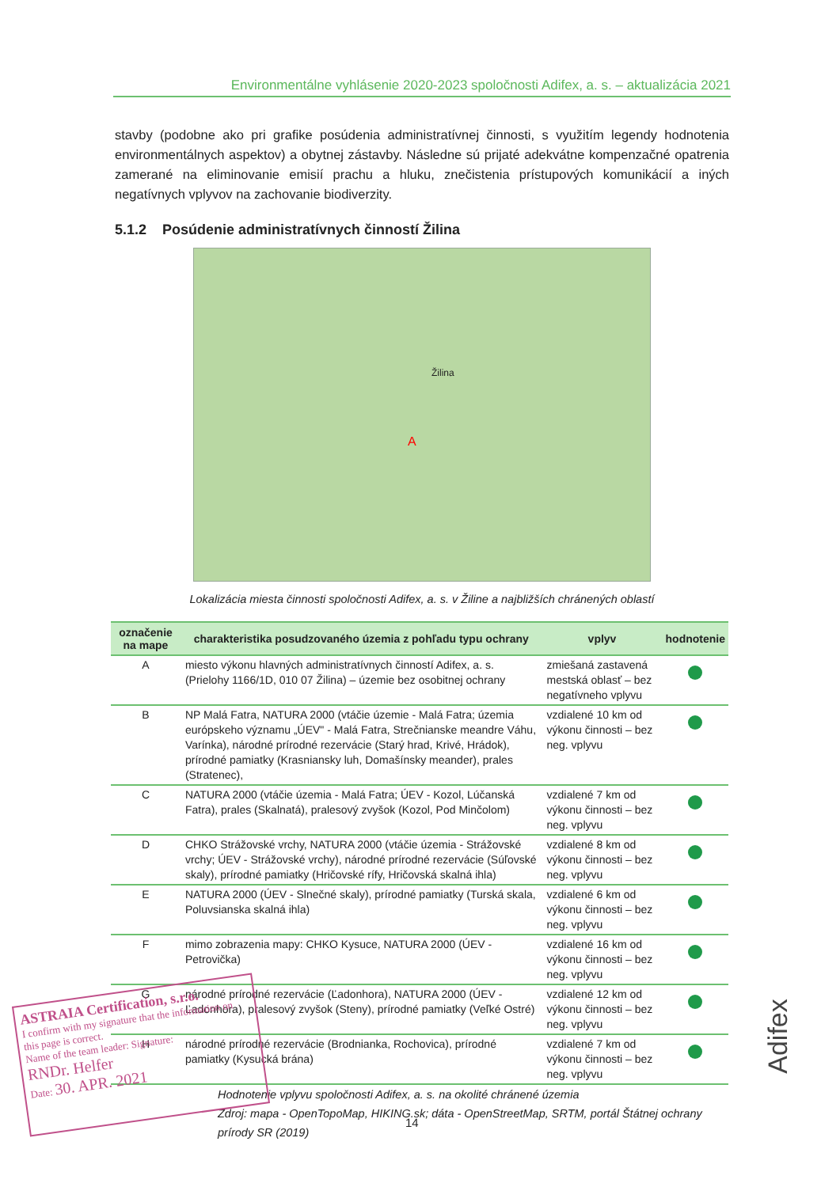Environmentálne vyhlásenie 2020-2023 spoločnosti Adifex, a. s. – aktualizácia 2021
stavby (podobne ako pri grafike posúdenia administratívnej činnosti, s využitím legendy hodnotenia environmentálnych aspektov) a obytnej zástavby. Následne sú prijaté adekvátne kompenzačné opatrenia zamerané na eliminovanie emisií prachu a hluku, znečistenia prístupových komunikácií a iných negatívnych vplyvov na zachovanie biodiverzity.
5.1.2 Posúdenie administratívnych činností Žilina
Žilina
A
Lokalizácia miesta činnosti spoločnosti Adifex, a. s. v Žiline a najbližších chránených oblastí
| označenie na mape | charakteristika posudzovaného územia z pohľadu typu ochrany | vplyv | hodnotenie |
| --- | --- | --- | --- |
| A | miesto výkonu hlavných administratívnych činností Adifex, a. s. (Prielohy 1166/1D, 010 07 Žilina) – územie bez osobitnej ochrany | zmiešaná zastavená mestská oblasť – bez negatívneho vplyvu | |
| B | NP Malá Fatra, NATURA 2000 (vtáčie územie - Malá Fatra; územia európskeho významu „ÚEV" - Malá Fatra, Strečnianske meandre Váhu, Varínka), národné prírodné rezervácie (Starý hrad, Krivé, Hrádok), prírodné pamiatky (Krasniansky luh, Domašínsky meander), prales (Stratenec), | vzdialené 10 km od výkonu činnosti – bez neg. vplyvu | |
| C | NATURA 2000 (vtáčie územia - Malá Fatra; ÚEV - Kozol, Lúčanská Fatra), prales (Skalnatá), pralesový zvyšok (Kozol, Pod Minčolom) | vzdialené 7 km od výkonu činnosti – bez neg. vplyvu | |
| D | CHKO Strážovské vrchy, NATURA 2000 (vtáčie územia - Strážovské vrchy; ÚEV - Strážovské vrchy), národné prírodné rezervácie (Súľovské skaly), prírodné pamiatky (Hričovské rífy, Hričovská skalná ihla) | vzdialené 8 km od výkonu činnosti – bez neg. vplyvu | |
| E | NATURA 2000 (ÚEV - Slnečné skaly), prírodné pamiatky (Turská skala, Poluvsianska skalná ihla) | vzdialené 6 km od výkonu činnosti – bez neg. vplyvu | |
| F | mimo zobrazenia mapy: CHKO Kysuce, NATURA 2000 (ÚEV - Petrovička) | vzdialené 16 km od výkonu činnosti – bez neg. vplyvu | |
| G | národné prírodné rezervácie (Ľadonhora), NATURA 2000 (ÚEV - Ľadonhora), pralesový zvyšok (Steny), prírodné pamiatky (Veľké Ostré) | vzdialené 12 km od výkonu činnosti – bez neg. vplyvu | |
| H | národné prírodné rezervácie (Brodnianka, Rochovica), prírodné pamiatky (Kysucká brána) | vzdialené 7 km od výkonu činnosti – bez neg. vplyvu | |
Hodnotenie vplyvu spoločnosti Adifex, a. s. na okolité chránené územia
Zdroj: mapa - OpenTopoMap, HIKING.sk; dáta - OpenStreetMap, SRTM, portál Štátnej ochrany prírody SR (2019)
14
ASTRAIA Certification, s.r.o.
I confirm with my signature that the information on this page is correct.
Name of the team leader: Signature:
RNDr. Helfer
Date: 30. APR. 2021
Adifex